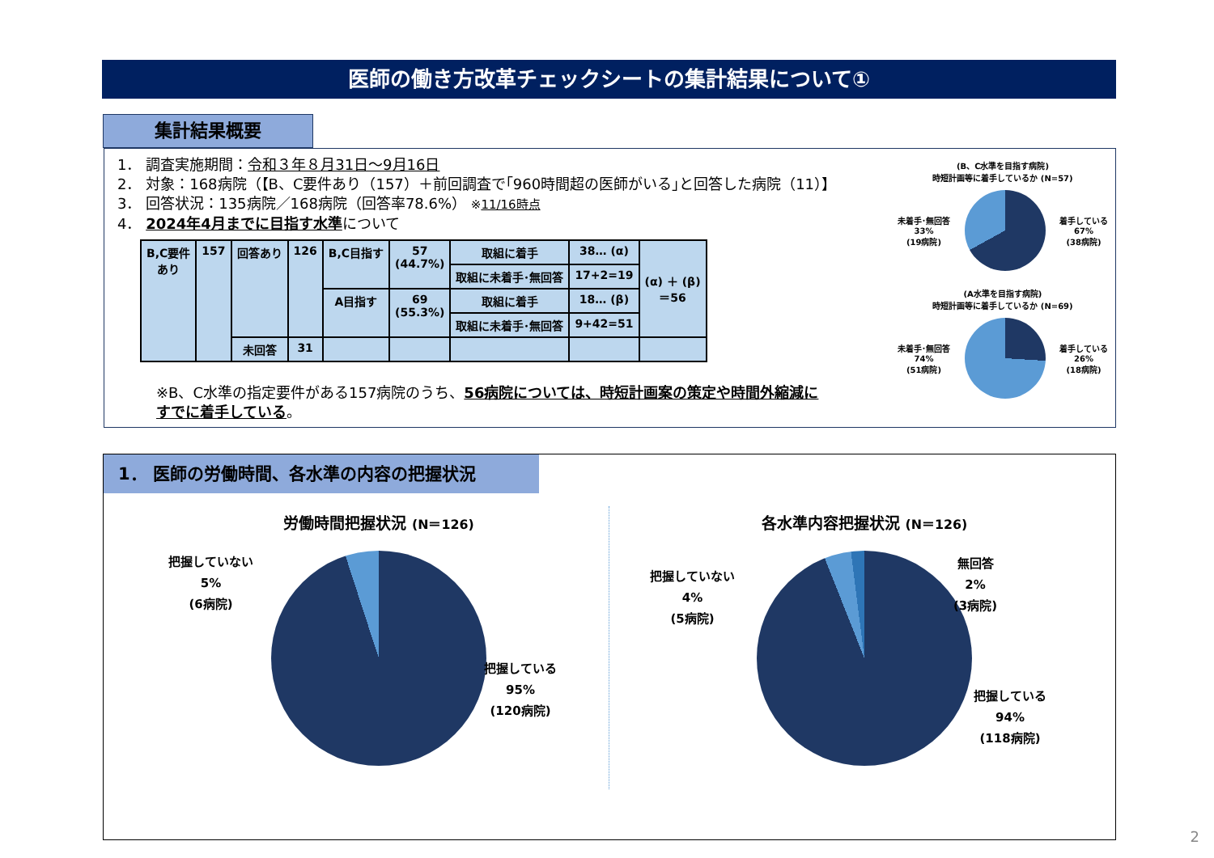医師の働き方改革チェックシートの集計結果について①
集計結果概要
1． 調査実施期間：令和３年８月31日～9月16日
2． 対象：168病院（【B、C要件あり（157）＋前回調査で｢960時間超の医師がいる｣と回答した病院（11）】
3． 回答状況：135病院／168病院（回答率78.6%） ※11/16時点
4． 2024年4月までに目指す水準について
| B,C要件 あり | 157 | 回答あり | 126 | B,C目指す | 57 (44.7%) | 取組に着手 | 38… (α) | (α) ＋ (β) ＝56 |
| | | | | | | 取組に未着手･無回答 | 17+2=19 | |
| | | | | A目指す | 69 (55.3%) | 取組に着手 | 18… (β) | |
| | | | | | | 取組に未着手･無回答 | 9+42=51 | |
| | | 未回答 | 31 | | | | | |
※B、C水準の指定要件がある157病院のうち、56病院については、時短計画案の策定や時間外縮減に
すでに着手している。
(B、C水準を目指す病院)
時短計画等に着手しているか (N=57)
未着手･無回答
33%
(19病院)
着手している
67%
(38病院)
(A水準を目指す病院)
時短計画等に着手しているか (N=69)
未着手･無回答
74%
(51病院)
着手している
26%
(18病院)
1． 医師の労働時間、各水準の内容の把握状況
労働時間把握状況 (N＝126)
把握していない
5%
(6病院)
把握している
95%
(120病院)
各水準内容把握状況 (N＝126)
把握していない
4%
(5病院)
無回答
2%
(3病院)
把握している
94%
(118病院)
2